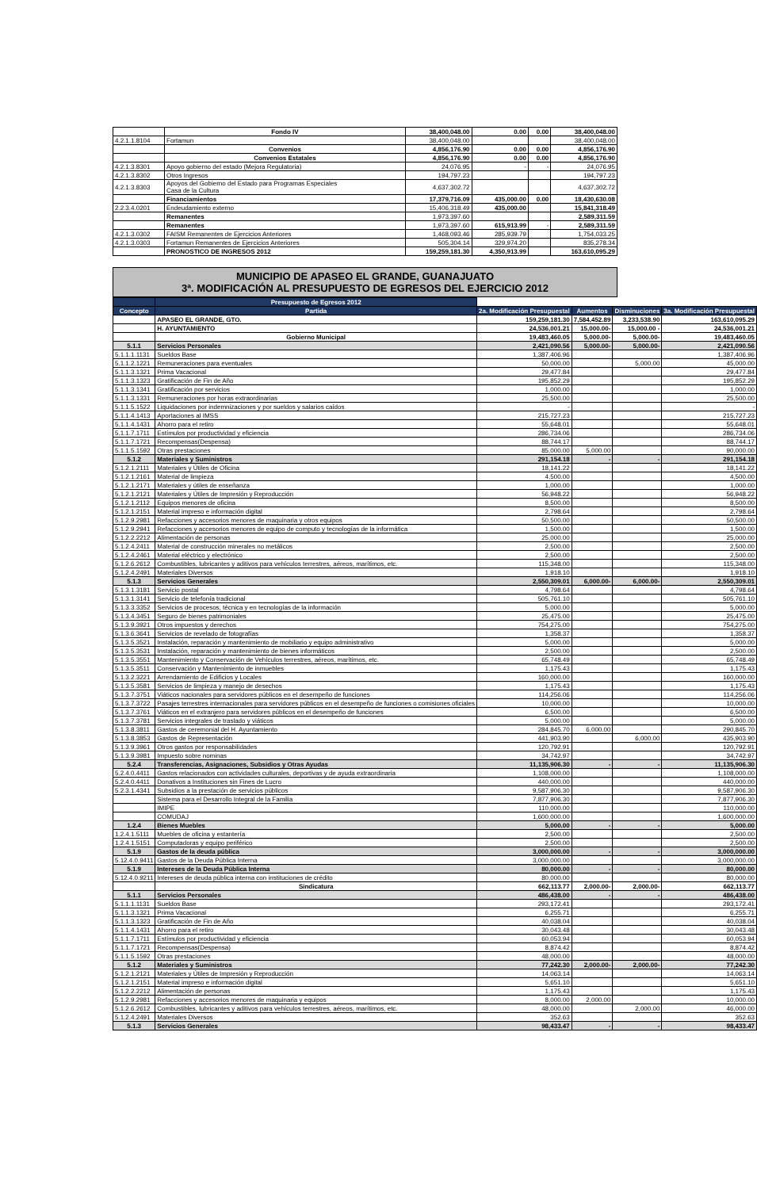| | Fondo IV | 38,400,048.00 | 0.00 | 0.00 | 38,400,048.00 |
| 4.2.1.1.8104 | Fortamun | 38,400,048.00 | | | 38,400,048.00 |
| | Convenios | 4,856,176.90 | 0.00 | 0.00 | 4,856,176.90 |
| | Convenios Estatales | 4,856,176.90 | 0.00 | 0.00 | 4,856,176.90 |
| 4.2.1.3.8301 | Apoyo gobierno del estado (Mejora Regulatoria) | 24,076.95 | - | - | 24,076.95 |
| 4.2.1.3.8302 | Otros Ingresos | 194,797.23 | | | 194,797.23 |
| 4.2.1.3.8303 | Apoyos del Gobierno del Estado para Programas Especiales Casa de la Cultura | 4,637,302.72 | | | 4,637,302.72 |
| | Financiamientos | 17,379,716.09 | 435,000.00 | 0.00 | 18,430,630.08 |
| 2.2.3.4.0201 | Endeudamiento externo | 15,406,318.49 | 435,000.00 | | 15,841,318.49 |
| | Remanentes | 1,973,397.60 | | | 2,589,311.59 |
| | Remanentes | 1,973,397.60 | 615,913.99 | - | 2,589,311.59 |
| 4.2.1.3.0302 | FAISM Remanentes de Ejercicios Anteriores | 1,468,093.46 | 285,939.79 | | 1,754,033.25 |
| 4.2.1.3.0303 | Fortamun Remanentes de Ejercicios Anteriores | 505,304.14 | 329,974.20 | | 835,278.34 |
| | PRONOSTICO DE INGRESOS 2012 | 159,259,181.30 | 4,350,913.99 | | 163,610,095.29 |
MUNICIPIO DE APASEO EL GRANDE, GUANAJUATO
3ª. MODIFICACIÓN AL PRESUPUESTO DE EGRESOS DEL EJERCICIO 2012
| | Presupuesto de Egresos 2012 | | | | |
| --- | --- | --- | --- | --- | --- |
| Concepto | Partida | 2a. Modificación Presupuestal | Aumentos | Disminuciones | 3a. Modificación Presupuestal |
| | APASEO EL GRANDE, GTO. | 159,259,181.30 | 7,584,452.89 | 3,233,538.90 | 163,610,095.29 |
| | H. AYUNTAMIENTO | 24,536,001.21 | 15,000.00- | 15,000.00 - | 24,536,001.21 |
| | Gobierno Municipal | 19,483,460.05 | 5,000.00- | 5,000.00- | 19,483,460.05 |
| 5.1.1 | Servicios Personales | 2,421,090.56 | 5,000.00- | 5,000.00- | 2,421,090.56 |
| 5.1.1.1.1131 | Sueldos Base | 1,387,406.96 | | | 1,387,406.96 |
| 5.1.1.2.1221 | Remuneraciones para eventuales | 50,000.00 | | 5,000.00 | 45,000.00 |
| 5.1.1.3.1321 | Prima Vacacional | 29,477.84 | | | 29,477.84 |
| 5.1.1.3.1323 | Gratificación de Fin de Año | 195,852.29 | | | 195,852.29 |
| 5.1.1.3.1341 | Gratificación por servicios | 1,000.00 | | | 1,000.00 |
| 5.1.1.3.1331 | Remuneraciones por horas extraordinarias | 25,500.00 | | | 25,500.00 |
| 5.1.1.5.1522 | Liquidaciones por indemnizaciones y por sueldos y salarios caídos | - | | | - |
| 5.1.1.4.1413 | Aportaciones al IMSS | 215,727.23 | | | 215,727.23 |
| 5.1.1.4.1431 | Ahorro para el retiro | 55,648.01 | | | 55,648.01 |
| 5.1.1.7.1711 | Estímulos por productividad y eficiencia | 286,734.06 | | | 286,734.06 |
| 5.1.1.7.1721 | Recompensas(Despensa) | 88,744.17 | | | 88,744.17 |
| 5.1.1.5.1592 | Otras prestaciones | 85,000.00 | 5,000.00 | | 90,000.00 |
| 5.1.2 | Materiales y Suministros | 291,154.18 | - | - | 291,154.18 |
| 5.1.2.1.2111 | Materiales y Útiles de Oficina | 18,141.22 | | | 18,141.22 |
| 5.1.2.1.2161 | Material de limpieza | 4,500.00 | | | 4,500.00 |
| 5.1.2.1.2171 | Materiales y útiles de enseñanza | 1,000.00 | | | 1,000.00 |
| 5.1.2.1.2121 | Materiales y Útiles de Impresión y Reproducción | 56,948.22 | | | 56,948.22 |
| 5.1.2.1.2112 | Equipos menores de oficina | 8,500.00 | | | 8,500.00 |
| 5.1.2.1.2151 | Material impreso e información digital | 2,798.64 | | | 2,798.64 |
| 5.1.2.9.2981 | Refacciones y accesorios menores de maquinaria y otros equipos | 50,500.00 | | | 50,500.00 |
| 5.1.2.9.2941 | Refacciones y accesorios menores de equipo de computo y tecnologías de la informática | 1,500.00 | | | 1,500.00 |
| 5.1.2.2.2212 | Alimentación de personas | 25,000.00 | | | 25,000.00 |
| 5.1.2.4.2411 | Material de construcción minerales no metálicos | 2,500.00 | | | 2,500.00 |
| 5.1.2.4.2461 | Material eléctrico y electrónico | 2,500.00 | | | 2,500.00 |
| 5.1.2.6.2612 | Combustibles, lubricantes y aditivos para vehículos terrestres, aéreos, marítimos, etc. | 115,348.00 | | | 115,348.00 |
| 5.1.2.4.2491 | Materiales Diversos | 1,918.10 | | | 1,918.10 |
| 5.1.3 | Servicios Generales | 2,550,309.01 | 6,000.00- | 6,000.00- | 2,550,309.01 |
| 5.1.3.1.3181 | Servicio postal | 4,798.64 | | | 4,798.64 |
| 5.1.3.1.3141 | Servicio de telefonía tradicional | 505,761.10 | | | 505,761.10 |
| 5.1.3.3.3352 | Servicios de procesos, técnica y en tecnologías de la información | 5,000.00 | | | 5,000.00 |
| 5.1.3.4.3451 | Seguro de bienes patrimoniales | 25,475.00 | | | 25,475.00 |
| 5.1.3.9.3921 | Otros impuestos y derechos | 754,275.00 | | | 754,275.00 |
| 5.1.3.6.3641 | Servicios de revelado de fotografías | 1,358.37 | | | 1,358.37 |
| 5.1.3.5.3521 | Instalación, reparación y mantenimiento de mobiliario y equipo administrativo | 5,000.00 | | | 5,000.00 |
| 5.1.3.5.3531 | Instalación, reparación y mantenimiento de bienes informáticos | 2,500.00 | | | 2,500.00 |
| 5.1.3.5.3551 | Mantenimiento y Conservación de Vehículos terrestres, aéreos, marítimos, etc. | 65,748.49 | | | 65,748.49 |
| 5.1.3.5.3511 | Conservación y Mantenimiento de inmuebles | 1,175.43 | | | 1,175.43 |
| 5.1.3.2.3221 | Arrendamiento de Edificios y Locales | 160,000.00 | | | 160,000.00 |
| 5.1.3.5.3581 | Servicios de limpieza y manejo de desechos | 1,175.43 | | | 1,175.43 |
| 5.1.3.7.3751 | Viáticos nacionales para servidores públicos en el desempeño de funciones | 114,256.06 | | | 114,256.06 |
| 5.1.3.7.3722 | Pasajes terrestres internacionales para servidores públicos en el desempeño de funciones o comisiones oficiales | 10,000.00 | | | 10,000.00 |
| 5.1.3.7.3761 | Viáticos en el extranjero para servidores públicos en el desempeño de funciones | 6,500.00 | | | 6,500.00 |
| 5.1.3.7.3781 | Servicios integrales de traslado y viáticos | 5,000.00 | | | 5,000.00 |
| 5.1.3.8.3811 | Gastos de ceremonial del H. Ayuntamiento | 284,845.70 | 6,000.00 | | 290,845.70 |
| 5.1.3.8.3853 | Gastos de Representación | 441,903.90 | | 6,000.00 | 435,903.90 |
| 5.1.3.9.3961 | Otros gastos por responsabilidades | 120,792.91 | | | 120,792.91 |
| 5.1.3.9.3981 | Impuesto sobre nominas | 34,742.97 | | | 34,742.97 |
| 5.2.4 | Transferencias, Asignaciones, Subsidios y Otras Ayudas | 11,135,906.30 | - | - | 11,135,906.30 |
| 5.2.4.0.4411 | Gastos relacionados con actividades culturales, deportivas y de ayuda extraordinaria | 1,108,000.00 | | | 1,108,000.00 |
| 5.2.4.0.4411 | Donativos a Instituciones sin Fines de Lucro | 440,000.00 | | | 440,000.00 |
| 5.2.3.1.4341 | Subsidios a la prestación de servicios públicos | 9,587,906.30 | | | 9,587,906.30 |
| | Sistema para el Desarrollo Integral de la Familia | 7,877,906.30 | | | 7,877,906.30 |
| | IMIPE | 110,000.00 | | | 110,000.00 |
| | COMUDAJ | 1,600,000.00 | | | 1,600,000.00 |
| 1.2.4 | Bienes Muebles | 5,000.00 | - | - | 5,000.00 |
| 1.2.4.1.5111 | Muebles de oficina y estantería | 2,500.00 | | | 2,500.00 |
| 1.2.4.1.5151 | Computadoras y equipo periférico | 2,500.00 | | | 2,500.00 |
| 5.1.9 | Gastos de la deuda pública | 3,000,000.00 | - | - | 3,000,000.00 |
| 5.12.4.0.9411 | Gastos de la Deuda Pública Interna | 3,000,000.00 | | | 3,000,000.00 |
| 5.1.9 | Intereses de la Deuda Pública Interna | 80,000.00 | - | - | 80,000.00 |
| 5.12.4.0.9211 | Intereses de deuda pública interna con instituciones de crédito | 80,000.00 | | | 80,000.00 |
| | Sindicatura | 662,113.77 | 2,000.00- | 2,000.00- | 662,113.77 |
| 5.1.1 | Servicios Personales | 486,438.00 | - | - | 486,438.00 |
| 5.1.1.1.1131 | Sueldos Base | 293,172.41 | | | 293,172.41 |
| 5.1.1.3.1321 | Prima Vacacional | 6,255.71 | | | 6,255.71 |
| 5.1.1.3.1323 | Gratificación de Fin de Año | 40,038.04 | | | 40,038.04 |
| 5.1.1.4.1431 | Ahorro para el retiro | 30,043.48 | | | 30,043.48 |
| 5.1.1.7.1711 | Estímulos por productividad y eficiencia | 60,053.94 | | | 60,053.94 |
| 5.1.1.7.1721 | Recompensas(Despensa) | 8,874.42 | | | 8,874.42 |
| 5.1.1.5.1592 | Otras prestaciones | 48,000.00 | | | 48,000.00 |
| 5.1.2 | Materiales y Suministros | 77,242.30 | 2,000.00- | 2,000.00- | 77,242.30 |
| 5.1.2.1.2121 | Materiales y Útiles de Impresión y Reproducción | 14,063.14 | | | 14,063.14 |
| 5.1.2.1.2151 | Material impreso e información digital | 5,651.10 | | | 5,651.10 |
| 5.1.2.2.2212 | Alimentación de personas | 1,175.43 | | | 1,175.43 |
| 5.1.2.9.2981 | Refacciones y accesorios menores de maquinaria y equipos | 8,000.00 | 2,000.00 | | 10,000.00 |
| 5.1.2.6.2612 | Combustibles, lubricantes y aditivos para vehículos terrestres, aéreos, marítimos, etc. | 48,000.00 | | 2,000.00 | 46,000.00 |
| 5.1.2.4.2491 | Materiales Diversos | 352.63 | | | 352.63 |
| 5.1.3 | Servicios Generales | 98,433.47 | - | - | 98,433.47 |